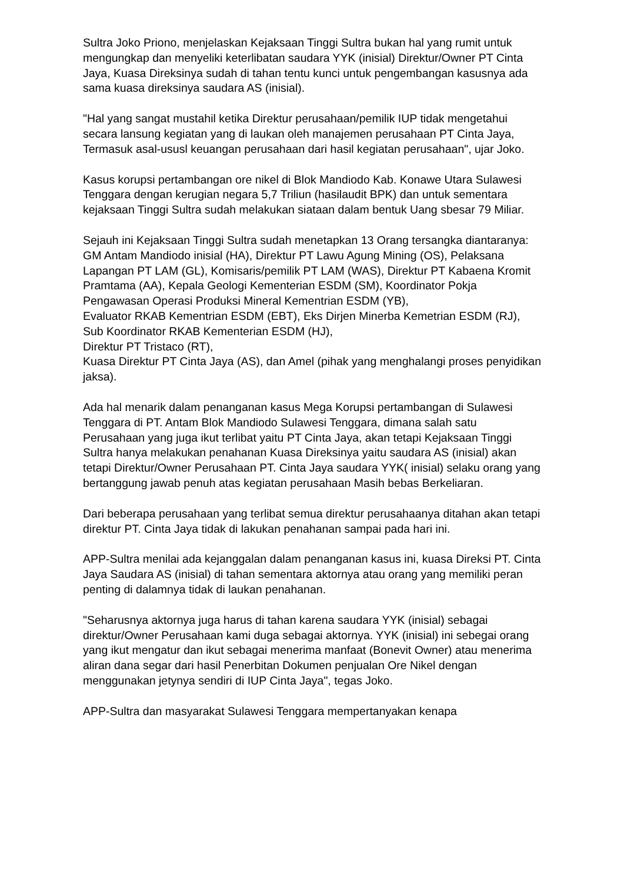Sultra Joko Priono, menjelaskan Kejaksaan Tinggi Sultra bukan hal yang rumit untuk mengungkap dan menyeliki keterlibatan saudara YYK (inisial) Direktur/Owner PT Cinta Jaya, Kuasa Direksinya sudah di tahan tentu kunci untuk pengembangan kasusnya ada sama kuasa direksinya saudara AS (inisial).
"Hal yang sangat mustahil ketika Direktur perusahaan/pemilik IUP tidak mengetahui secara lansung kegiatan yang di laukan oleh manajemen perusahaan PT Cinta Jaya, Termasuk asal-ususl keuangan perusahaan dari hasil kegiatan perusahaan", ujar Joko.
Kasus korupsi pertambangan ore nikel di Blok Mandiodo Kab. Konawe Utara Sulawesi Tenggara dengan kerugian negara 5,7 Triliun (hasilaudit BPK) dan untuk sementara kejaksaan Tinggi Sultra sudah melakukan siataan dalam bentuk Uang sbesar 79 Miliar.
Sejauh ini Kejaksaan Tinggi Sultra sudah menetapkan 13 Orang tersangka diantaranya:
GM Antam Mandiodo inisial (HA), Direktur PT Lawu Agung Mining (OS), Pelaksana Lapangan PT LAM (GL), Komisaris/pemilik PT LAM (WAS), Direktur PT Kabaena Kromit Pramtama (AA), Kepala Geologi Kementerian ESDM (SM), Koordinator Pokja Pengawasan Operasi Produksi Mineral Kementrian ESDM (YB),
Evaluator RKAB Kementrian ESDM (EBT), Eks Dirjen Minerba Kemetrian ESDM (RJ),
Sub Koordinator RKAB Kementerian ESDM (HJ),
Direktur PT Tristaco (RT),
Kuasa Direktur PT Cinta Jaya (AS), dan Amel (pihak yang menghalangi proses penyidikan jaksa).
Ada hal menarik dalam penanganan kasus Mega Korupsi pertambangan di Sulawesi Tenggara di PT. Antam Blok Mandiodo Sulawesi Tenggara, dimana salah satu Perusahaan yang juga ikut terlibat yaitu PT Cinta Jaya, akan tetapi Kejaksaan Tinggi Sultra hanya melakukan penahanan Kuasa Direksinya yaitu saudara AS (inisial) akan tetapi Direktur/Owner Perusahaan PT. Cinta Jaya saudara YYK( inisial) selaku orang yang bertanggung jawab penuh atas kegiatan perusahaan Masih bebas Berkeliaran.
Dari beberapa perusahaan yang terlibat semua direktur perusahaanya ditahan akan tetapi direktur PT. Cinta Jaya tidak di lakukan penahanan sampai pada hari ini.
APP-Sultra menilai ada kejanggalan dalam penanganan kasus ini, kuasa Direksi PT. Cinta Jaya Saudara AS (inisial) di tahan sementara aktornya atau orang yang memiliki peran penting di dalamnya tidak di laukan penahanan.
"Seharusnya aktornya juga harus di tahan karena saudara YYK (inisial) sebagai direktur/Owner Perusahaan kami duga sebagai aktornya. YYK (inisial) ini sebegai orang yang ikut mengatur dan ikut sebagai menerima manfaat (Bonevit Owner) atau menerima aliran dana segar dari hasil Penerbitan Dokumen penjualan Ore Nikel dengan menggunakan jetynya sendiri di IUP Cinta Jaya", tegas Joko.
APP-Sultra dan masyarakat Sulawesi Tenggara mempertanyakan kenapa